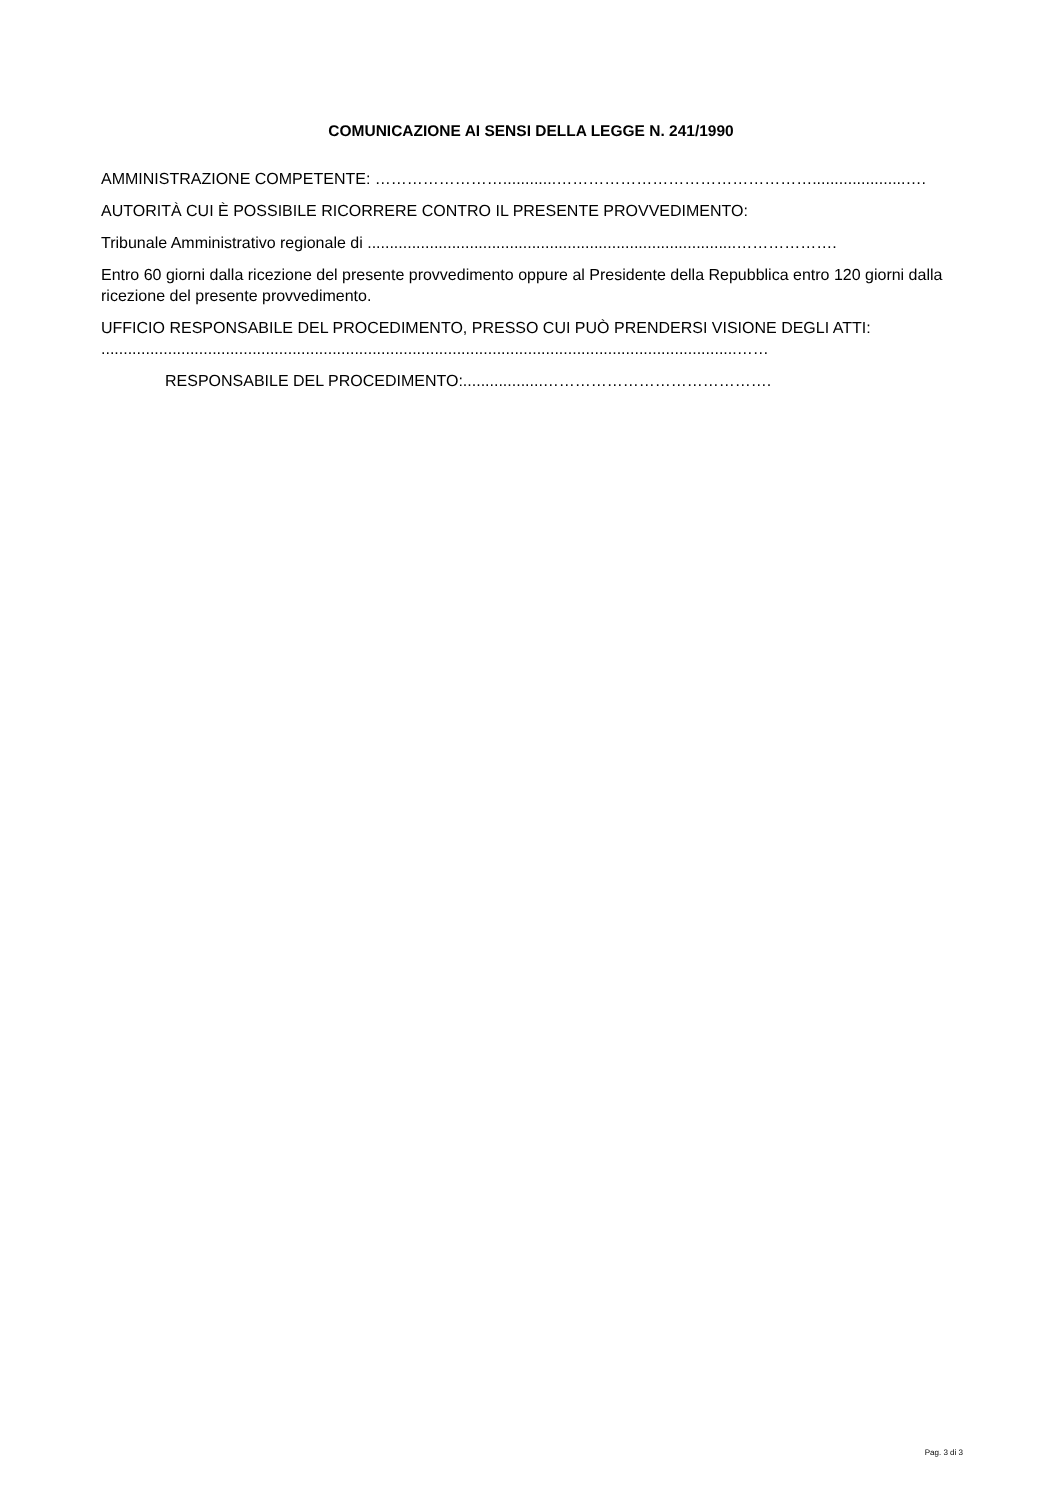COMUNICAZIONE AI SENSI DELLA LEGGE N. 241/1990
AMMINISTRAZIONE COMPETENTE: ……………………............………………………………………….....................….
AUTORITÀ CUI È POSSIBILE RICORRERE CONTRO IL PRESENTE PROVVEDIMENTO:
Tribunale Amministrativo regionale di ...................................................................................……………….
Entro 60 giorni dalla ricezione del presente provvedimento oppure al Presidente della Repubblica entro 120 giorni dalla ricezione del presente provvedimento.
UFFICIO RESPONSABILE DEL PROCEDIMENTO, PRESSO CUI PUÒ PRENDERSI VISIONE DEGLI ATTI: ...............................................................................................................................................……
RESPONSABILE DEL PROCEDIMENTO:..................…………………………………….
Pag. 3 di 3